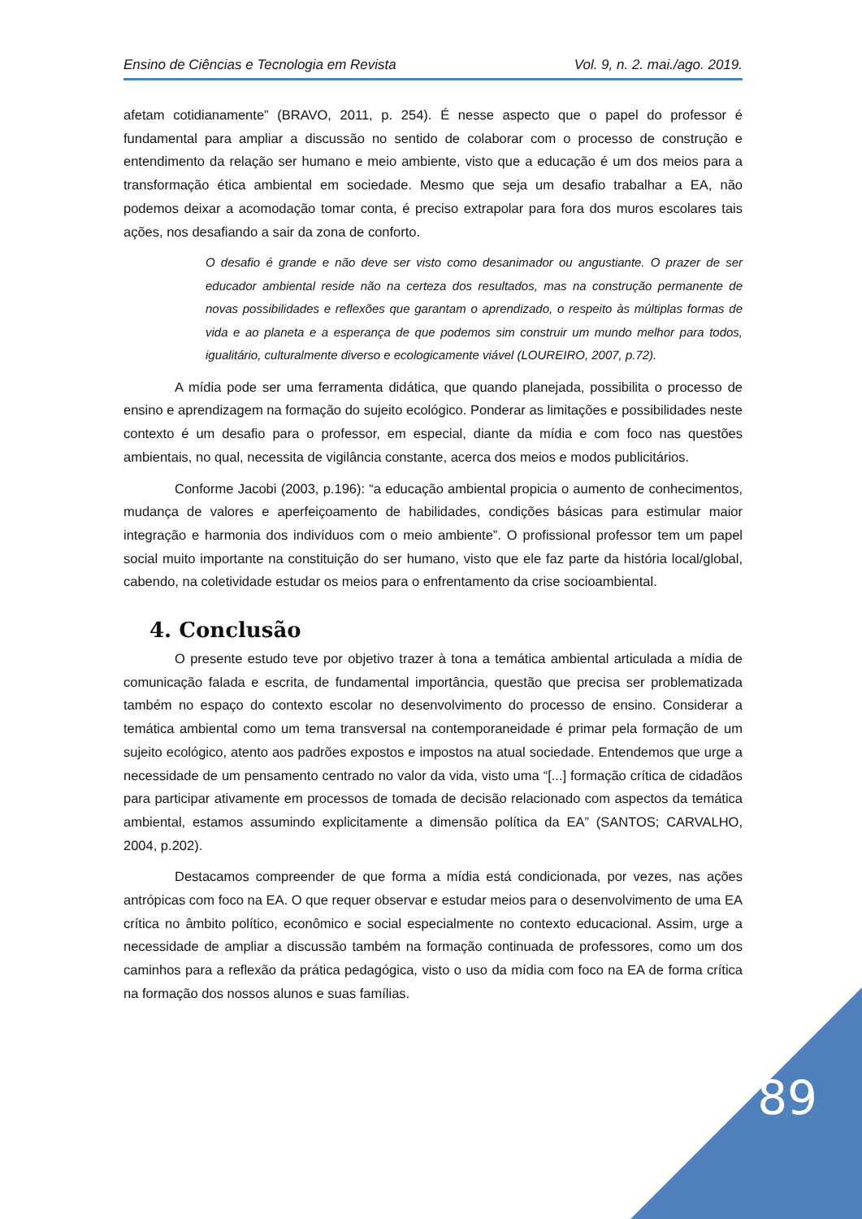Ensino de Ciências e Tecnologia em Revista Vol. 9, n. 2. mai./ago. 2019.
afetam cotidianamente” (BRAVO, 2011, p. 254). É nesse aspecto que o papel do professor é fundamental para ampliar a discussão no sentido de colaborar com o processo de construção e entendimento da relação ser humano e meio ambiente, visto que a educação é um dos meios para a transformação ética ambiental em sociedade. Mesmo que seja um desafio trabalhar a EA, não podemos deixar a acomodação tomar conta, é preciso extrapolar para fora dos muros escolares tais ações, nos desafiando a sair da zona de conforto.
O desafio é grande e não deve ser visto como desanimador ou angustiante. O prazer de ser educador ambiental reside não na certeza dos resultados, mas na construção permanente de novas possibilidades e reflexões que garantam o aprendizado, o respeito às múltiplas formas de vida e ao planeta e a esperança de que podemos sim construir um mundo melhor para todos, igualitário, culturalmente diverso e ecologicamente viável (LOUREIRO, 2007, p.72).
A mídia pode ser uma ferramenta didática, que quando planejada, possibilita o processo de ensino e aprendizagem na formação do sujeito ecológico. Ponderar as limitações e possibilidades neste contexto é um desafio para o professor, em especial, diante da mídia e com foco nas questões ambientais, no qual, necessita de vigilância constante, acerca dos meios e modos publicitários.
Conforme Jacobi (2003, p.196): “a educação ambiental propicia o aumento de conhecimentos, mudança de valores e aperfeiçoamento de habilidades, condições básicas para estimular maior integração e harmonia dos indivíduos com o meio ambiente”. O profissional professor tem um papel social muito importante na constituição do ser humano, visto que ele faz parte da história local/global, cabendo, na coletividade estudar os meios para o enfrentamento da crise socioambiental.
4. Conclusão
O presente estudo teve por objetivo trazer à tona a temática ambiental articulada a mídia de comunicação falada e escrita, de fundamental importância, questão que precisa ser problematizada também no espaço do contexto escolar no desenvolvimento do processo de ensino. Considerar a temática ambiental como um tema transversal na contemporaneidade é primar pela formação de um sujeito ecológico, atento aos padrões expostos e impostos na atual sociedade. Entendemos que urge a necessidade de um pensamento centrado no valor da vida, visto uma “[...] formação crítica de cidadãos para participar ativamente em processos de tomada de decisão relacionado com aspectos da temática ambiental, estamos assumindo explicitamente a dimensão política da EA” (SANTOS; CARVALHO, 2004, p.202).
Destacamos compreender de que forma a mídia está condicionada, por vezes, nas ações antrópicas com foco na EA. O que requer observar e estudar meios para o desenvolvimento de uma EA crítica no âmbito político, econômico e social especialmente no contexto educacional. Assim, urge a necessidade de ampliar a discussão também na formação continuada de professores, como um dos caminhos para a reflexão da prática pedagógica, visto o uso da mídia com foco na EA de forma crítica na formação dos nossos alunos e suas famílias.
89